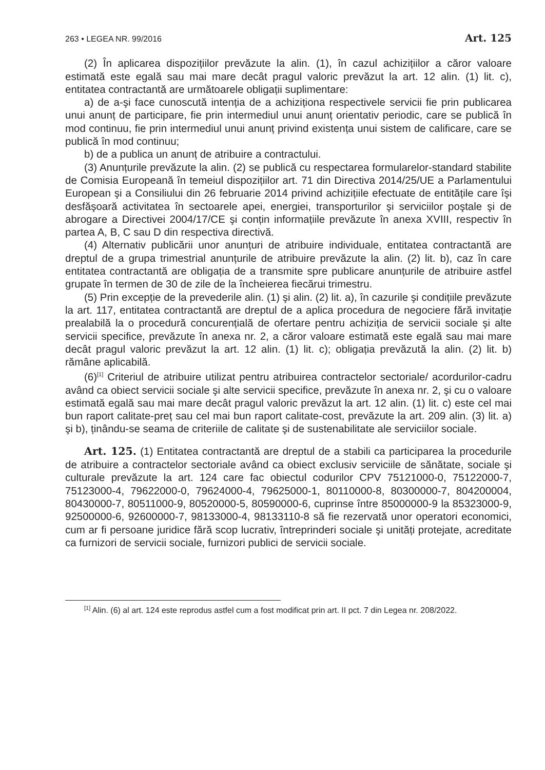263 • LEGEA NR. 99/2016 Art. 125
(2) În aplicarea dispozițiilor prevăzute la alin. (1), în cazul achizițiilor a căror valoare estimată este egală sau mai mare decât pragul valoric prevăzut la art. 12 alin. (1) lit. c), entitatea contractantă are următoarele obligații suplimentare:
a) de a-şi face cunoscută intenția de a achiziționa respectivele servicii fie prin publicarea unui anunț de participare, fie prin intermediul unui anunț orientativ periodic, care se publică în mod continuu, fie prin intermediul unui anunț privind existența unui sistem de calificare, care se publică în mod continuu;
b) de a publica un anunț de atribuire a contractului.
(3) Anunțurile prevăzute la alin. (2) se publică cu respectarea formularelor-standard stabilite de Comisia Europeană în temeiul dispozițiilor art. 71 din Directiva 2014/25/UE a Parlamentului European şi a Consiliului din 26 februarie 2014 privind achizițiile efectuate de entitățile care îşi desfăşoară activitatea în sectoarele apei, energiei, transporturilor şi serviciilor poştale şi de abrogare a Directivei 2004/17/CE şi conțin informațiile prevăzute în anexa XVIII, respectiv în partea A, B, C sau D din respectiva directivă.
(4) Alternativ publicării unor anunțuri de atribuire individuale, entitatea contractantă are dreptul de a grupa trimestrial anunțurile de atribuire prevăzute la alin. (2) lit. b), caz în care entitatea contractantă are obligația de a transmite spre publicare anunțurile de atribuire astfel grupate în termen de 30 de zile de la încheierea fiecărui trimestru.
(5) Prin excepție de la prevederile alin. (1) şi alin. (2) lit. a), în cazurile şi condițiile prevăzute la art. 117, entitatea contractantă are dreptul de a aplica procedura de negociere fără invitație prealabilă la o procedură concurențială de ofertare pentru achiziția de servicii sociale şi alte servicii specifice, prevăzute în anexa nr. 2, a căror valoare estimată este egală sau mai mare decât pragul valoric prevăzut la art. 12 alin. (1) lit. c); obligația prevăzută la alin. (2) lit. b) rămâne aplicabilă.
(6)<sup>[1]</sup> Criteriul de atribuire utilizat pentru atribuirea contractelor sectoriale/ acordurilor-cadru având ca obiect servicii sociale şi alte servicii specifice, prevăzute în anexa nr. 2, şi cu o valoare estimată egală sau mai mare decât pragul valoric prevăzut la art. 12 alin. (1) lit. c) este cel mai bun raport calitate-preț sau cel mai bun raport calitate-cost, prevăzute la art. 209 alin. (3) lit. a) şi b), ținându-se seama de criteriile de calitate şi de sustenabilitate ale serviciilor sociale.
Art. 125. (1) Entitatea contractantă are dreptul de a stabili ca participarea la procedurile de atribuire a contractelor sectoriale având ca obiect exclusiv serviciile de sănătate, sociale şi culturale prevăzute la art. 124 care fac obiectul codurilor CPV 75121000-0, 75122000-7, 75123000-4, 79622000-0, 79624000-4, 79625000-1, 80110000-8, 80300000-7, 804200004, 80430000-7, 80511000-9, 80520000-5, 80590000-6, cuprinse între 85000000-9 la 85323000-9, 92500000-6, 92600000-7, 98133000-4, 98133110-8 să fie rezervată unor operatori economici, cum ar fi persoane juridice fără scop lucrativ, întreprinderi sociale şi unități protejate, acreditate ca furnizori de servicii sociale, furnizori publici de servicii sociale.
<sup>[1]</sup> Alin. (6) al art. 124 este reprodus astfel cum a fost modificat prin art. II pct. 7 din Legea nr. 208/2022.